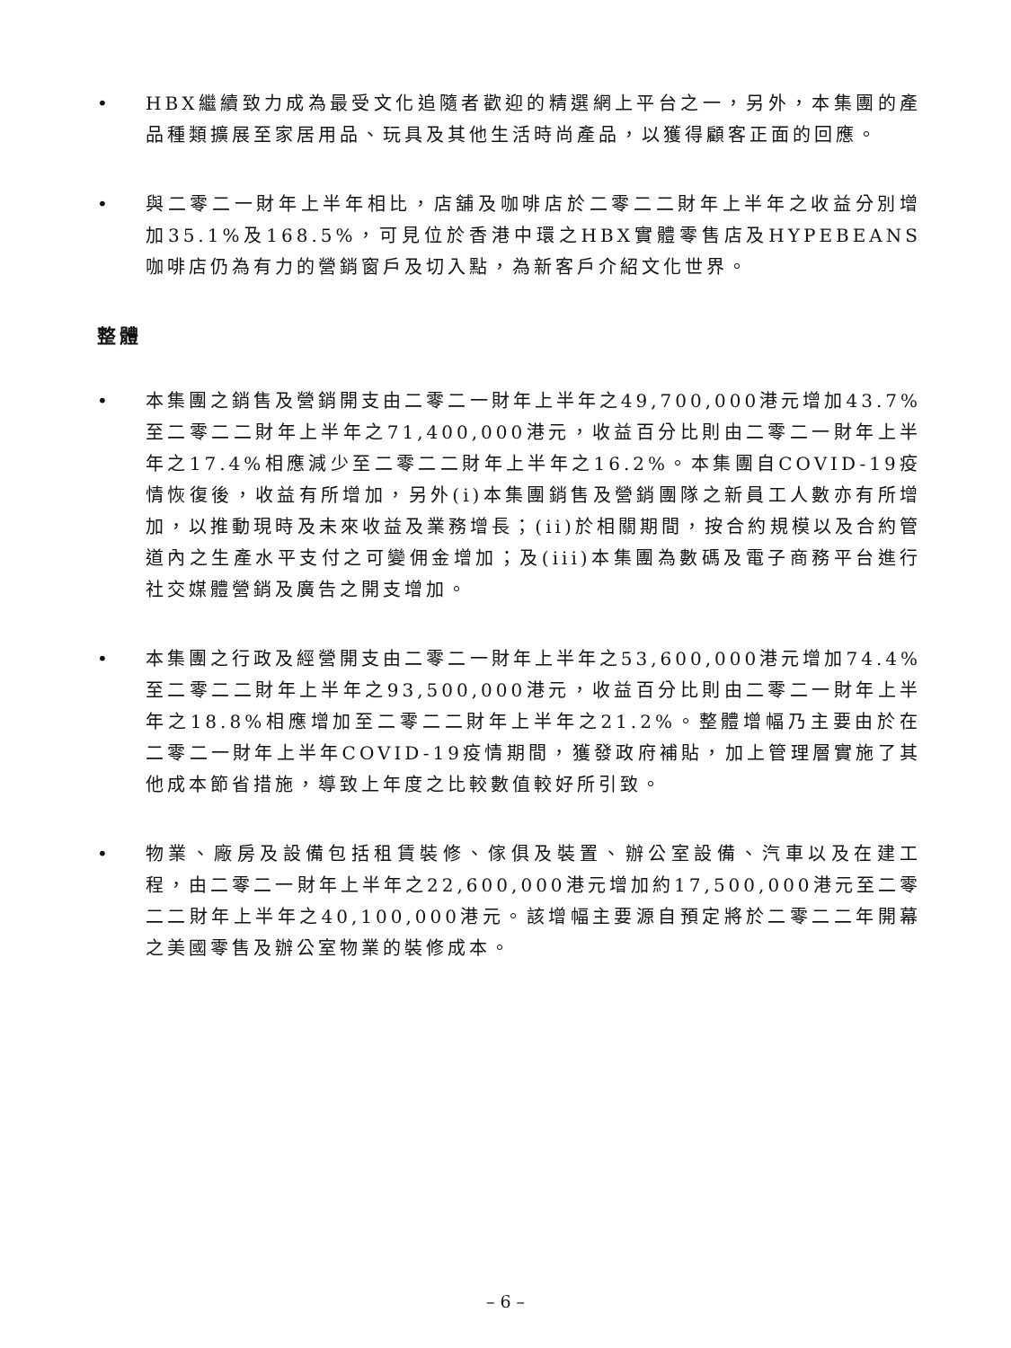• HBX繼續致力成為最受文化追隨者歡迎的精選網上平台之一，另外，本集團的產品種類擴展至家居用品、玩具及其他生活時尚產品，以獲得顧客正面的回應。
• 與二零二一財年上半年相比，店舖及咖啡店於二零二二財年上半年之收益分別增加35.1%及168.5%，可見位於香港中環之HBX實體零售店及HYPEBEANS咖啡店仍為有力的營銷窗戶及切入點，為新客戶介紹文化世界。
整體
• 本集團之銷售及營銷開支由二零二一財年上半年之49,700,000港元增加43.7%至二零二二財年上半年之71,400,000港元，收益百分比則由二零二一財年上半年之17.4%相應減少至二零二二財年上半年之16.2%。本集團自COVID-19疫情恢復後，收益有所增加，另外(i)本集團銷售及營銷團隊之新員工人數亦有所增加，以推動現時及未來收益及業務增長；(ii)於相關期間，按合約規模以及合約管道內之生產水平支付之可變佣金增加；及(iii)本集團為數碼及電子商務平台進行社交媒體營銷及廣告之開支增加。
• 本集團之行政及經營開支由二零二一財年上半年之53,600,000港元增加74.4%至二零二二財年上半年之93,500,000港元，收益百分比則由二零二一財年上半年之18.8%相應增加至二零二二財年上半年之21.2%。整體增幅乃主要由於在二零二一財年上半年COVID-19疫情期間，獲發政府補貼，加上管理層實施了其他成本節省措施，導致上年度之比較數值較好所引致。
• 物業、廠房及設備包括租賃裝修、傢俱及裝置、辦公室設備、汽車以及在建工程，由二零二一財年上半年之22,600,000港元增加約17,500,000港元至二零二二財年上半年之40,100,000港元。該增幅主要源自預定將於二零二二年開幕之美國零售及辦公室物業的裝修成本。
– 6 –